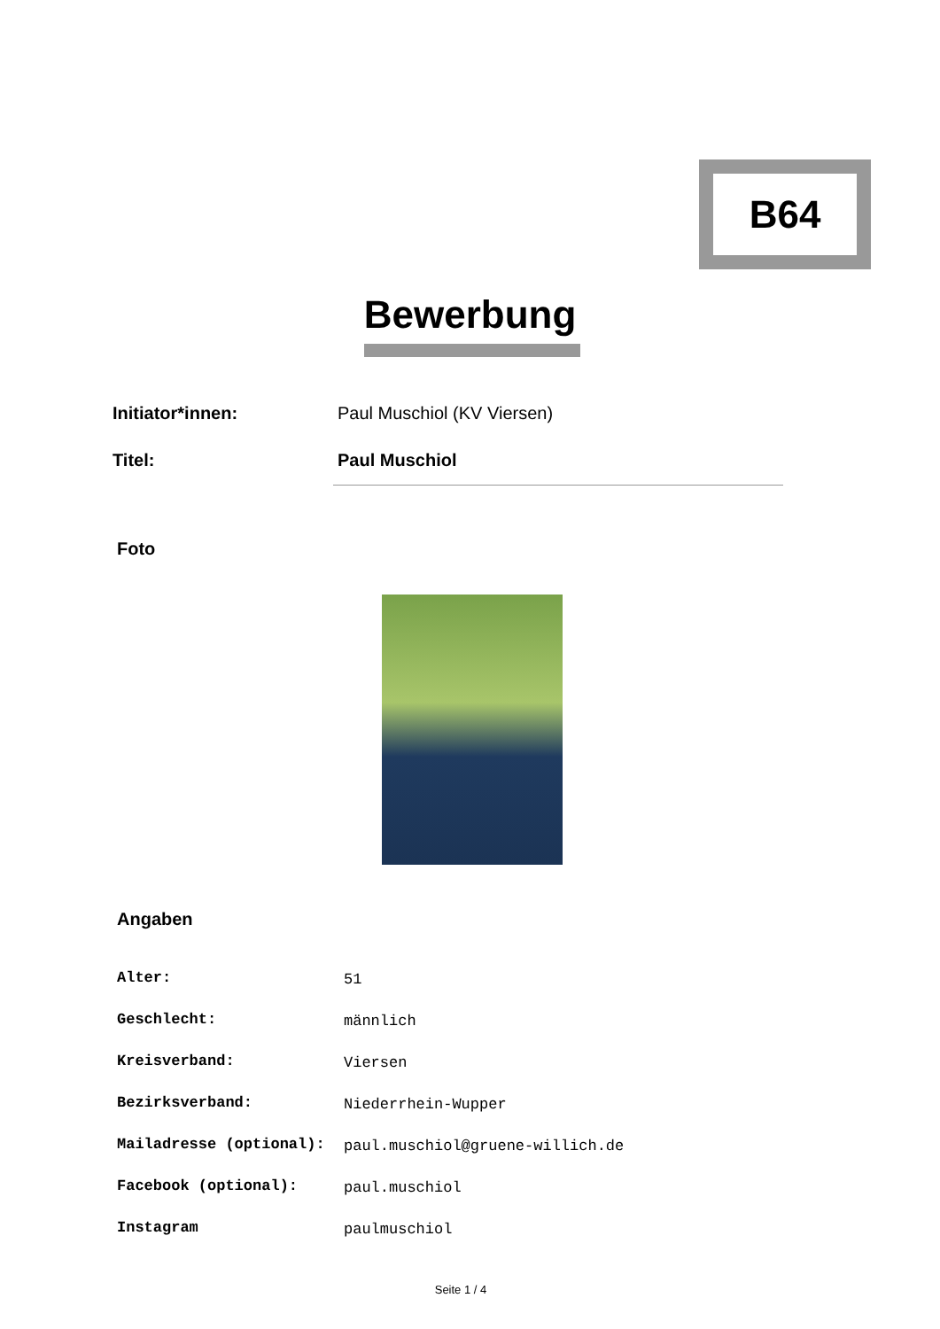B64
Bewerbung
| Initiator*innen: | Paul Muschiol (KV Viersen) |
| Titel: | Paul Muschiol |
Foto
Angaben
| Alter: | 51 |
| Geschlecht: | männlich |
| Kreisverband: | Viersen |
| Bezirksverband: | Niederrhein-Wupper |
| Mailadresse (optional): | paul.muschiol@gruene-willich.de |
| Facebook (optional): | paul.muschiol |
| Instagram | paulmuschiol |
Seite 1 / 4